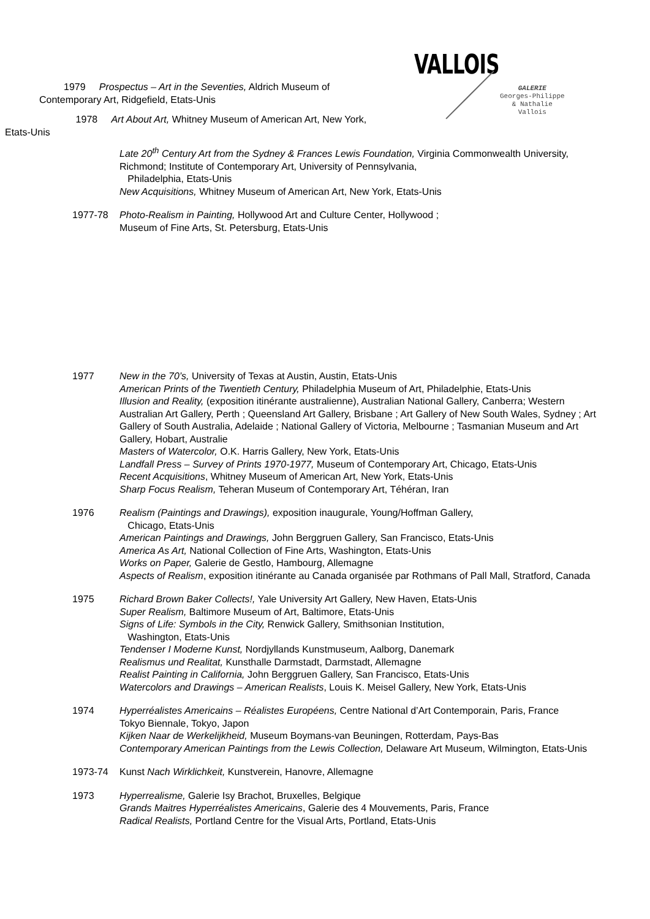VALLOIS
GALERIE
Georges-Philippe
& Nathalie
Vallois
1979 Prospectus – Art in the Seventies, Aldrich Museum of Contemporary Art, Ridgefield, Etats-Unis
1978 Art About Art, Whitney Museum of American Art, New York, Etats-Unis
Late 20<sup>th</sup> Century Art from the Sydney & Frances Lewis Foundation, Virginia Commonwealth University, Richmond; Institute of Contemporary Art, University of Pennsylvania,
Philadelphia, Etats-Unis
New Acquisitions, Whitney Museum of American Art, New York, Etats-Unis
1977-78 Photo-Realism in Painting, Hollywood Art and Culture Center, Hollywood ;
Museum of Fine Arts, St. Petersburg, Etats-Unis
1977 New in the 70’s, University of Texas at Austin, Austin, Etats-Unis
American Prints of the Twentieth Century, Philadelphia Museum of Art, Philadelphie, Etats-Unis
Illusion and Reality, (exposition itinérante australienne), Australian National Gallery, Canberra; Western Australian Art Gallery, Perth ; Queensland Art Gallery, Brisbane ; Art Gallery of New South Wales, Sydney ; Art Gallery of South Australia, Adelaide ; National Gallery of Victoria, Melbourne ; Tasmanian Museum and Art Gallery, Hobart, Australie
Masters of Watercolor, O.K. Harris Gallery, New York, Etats-Unis
Landfall Press – Survey of Prints 1970-1977, Museum of Contemporary Art, Chicago, Etats-Unis
Recent Acquisitions, Whitney Museum of American Art, New York, Etats-Unis
Sharp Focus Realism, Teheran Museum of Contemporary Art, Téhéran, Iran
1976 Realism (Paintings and Drawings), exposition inaugurale, Young/Hoffman Gallery,
Chicago, Etats-Unis
American Paintings and Drawings, John Berggruen Gallery, San Francisco, Etats-Unis
America As Art, National Collection of Fine Arts, Washington, Etats-Unis
Works on Paper, Galerie de Gestlo, Hambourg, Allemagne
Aspects of Realism, exposition itinérante au Canada organisée par Rothmans of Pall Mall, Stratford, Canada
1975 Richard Brown Baker Collects!, Yale University Art Gallery, New Haven, Etats-Unis
Super Realism, Baltimore Museum of Art, Baltimore, Etats-Unis
Signs of Life: Symbols in the City, Renwick Gallery, Smithsonian Institution,
Washington, Etats-Unis
Tendenser I Moderne Kunst, Nordjyllands Kunstmuseum, Aalborg, Danemark
Realismus und Realitat, Kunsthalle Darmstadt, Darmstadt, Allemagne
Realist Painting in California, John Berggruen Gallery, San Francisco, Etats-Unis
Watercolors and Drawings – American Realists, Louis K. Meisel Gallery, New York, Etats-Unis
1974 Hyperréalistes Americains – Réalistes Européens, Centre National d’Art Contemporain, Paris, France
Tokyo Biennale, Tokyo, Japon
Kijken Naar de Werkelijkheid, Museum Boymans-van Beuningen, Rotterdam, Pays-Bas
Contemporary American Paintings from the Lewis Collection, Delaware Art Museum, Wilmington, Etats-Unis
1973-74 Kunst Nach Wirklichkeit, Kunstverein, Hanovre, Allemagne
1973 Hyperrealisme, Galerie Isy Brachot, Bruxelles, Belgique
Grands Maitres Hyperréalistes Americains, Galerie des 4 Mouvements, Paris, France
Radical Realists, Portland Centre for the Visual Arts, Portland, Etats-Unis